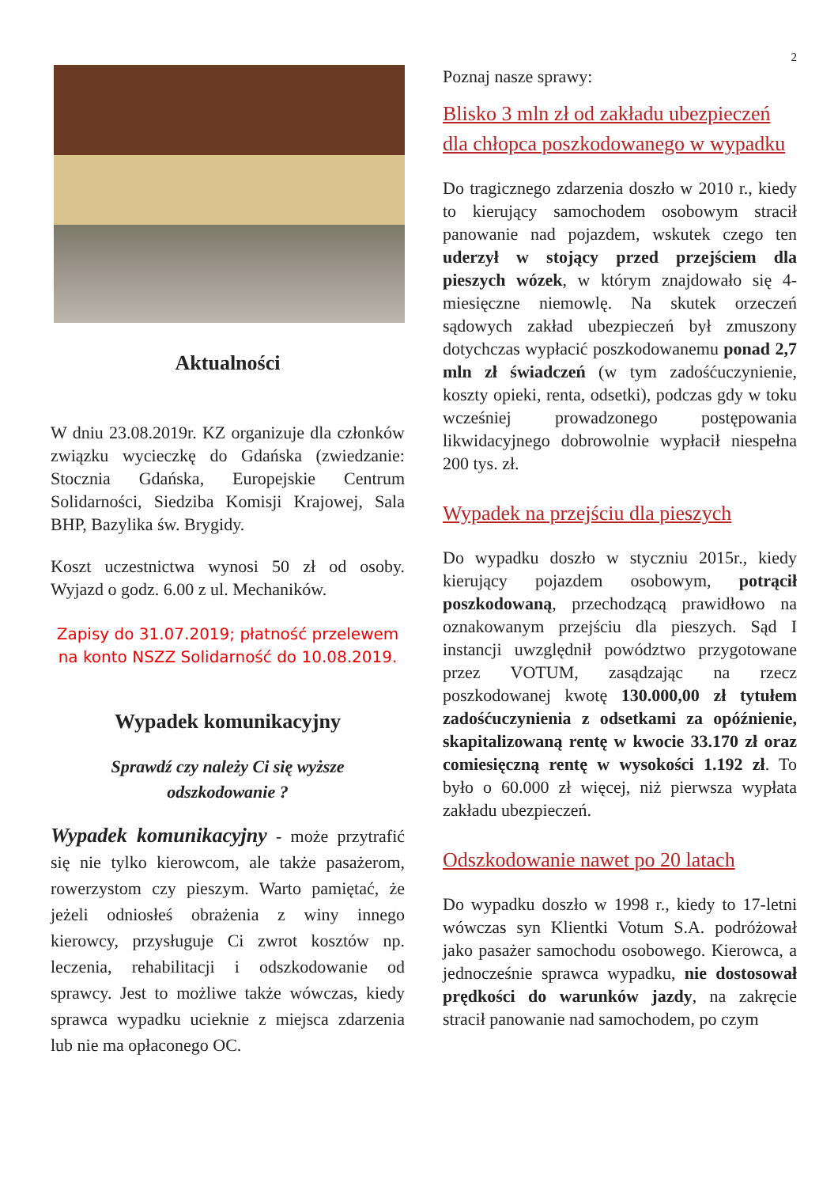2
Aktualności
W dniu 23.08.2019r. KZ organizuje dla członków związku wycieczkę do Gdańska (zwiedzanie: Stocznia Gdańska, Europejskie Centrum Solidarności, Siedziba Komisji Krajowej, Sala BHP, Bazylika św. Brygidy.
Koszt uczestnictwa wynosi 50 zł od osoby. Wyjazd o godz. 6.00 z ul. Mechaników.
Zapisy do 31.07.2019; płatność przelewem na konto NSZZ Solidarność do 10.08.2019.
Wypadek komunikacyjny
Sprawdź czy należy Ci się wyższe
odszkodowanie ?
Wypadek komunikacyjny - może przytrafić się nie tylko kierowcom, ale także pasażerom, rowerzystom czy pieszym. Warto pamiętać, że jeżeli odniosłeś obrażenia z winy innego kierowcy, przysługuje Ci zwrot kosztów np. leczenia, rehabilitacji i odszkodowanie od sprawcy. Jest to możliwe także wówczas, kiedy sprawca wypadku ucieknie z miejsca zdarzenia lub nie ma opłaconego OC.
Poznaj nasze sprawy:
Blisko 3 mln zł od zakładu ubezpieczeń dla chłopca poszkodowanego w wypadku
Do tragicznego zdarzenia doszło w 2010 r., kiedy to kierujący samochodem osobowym stracił panowanie nad pojazdem, wskutek czego ten uderzył w stojący przed przejściem dla pieszych wózek, w którym znajdowało się 4-miesięczne niemowlę. Na skutek orzeczeń sądowych zakład ubezpieczeń był zmuszony dotychczas wypłacić poszkodowanemu ponad 2,7 mln zł świadczeń (w tym zadośćuczynienie, koszty opieki, renta, odsetki), podczas gdy w toku wcześniej prowadzonego postępowania likwidacyjnego dobrowolnie wypłacił niespełna 200 tys. zł.
Wypadek na przejściu dla pieszych
Do wypadku doszło w styczniu 2015r., kiedy kierujący pojazdem osobowym, potrącił poszkodowaną, przechodzącą prawidłowo na oznakowanym przejściu dla pieszych. Sąd I instancji uwzględnił powództwo przygotowane przez VOTUM, zasądzając na rzecz poszkodowanej kwotę 130.000,00 zł tytułem zadośćuczynienia z odsetkami za opóźnienie, skapitalizowaną rentę w kwocie 33.170 zł oraz comiesięczną rentę w wysokości 1.192 zł. To było o 60.000 zł więcej, niż pierwsza wypłata zakładu ubezpieczeń.
Odszkodowanie nawet po 20 latach
Do wypadku doszło w 1998 r., kiedy to 17-letni wówczas syn Klientki Votum S.A. podróżował jako pasażer samochodu osobowego. Kierowca, a jednocześnie sprawca wypadku, nie dostosował prędkości do warunków jazdy, na zakręcie stracił panowanie nad samochodem, po czym